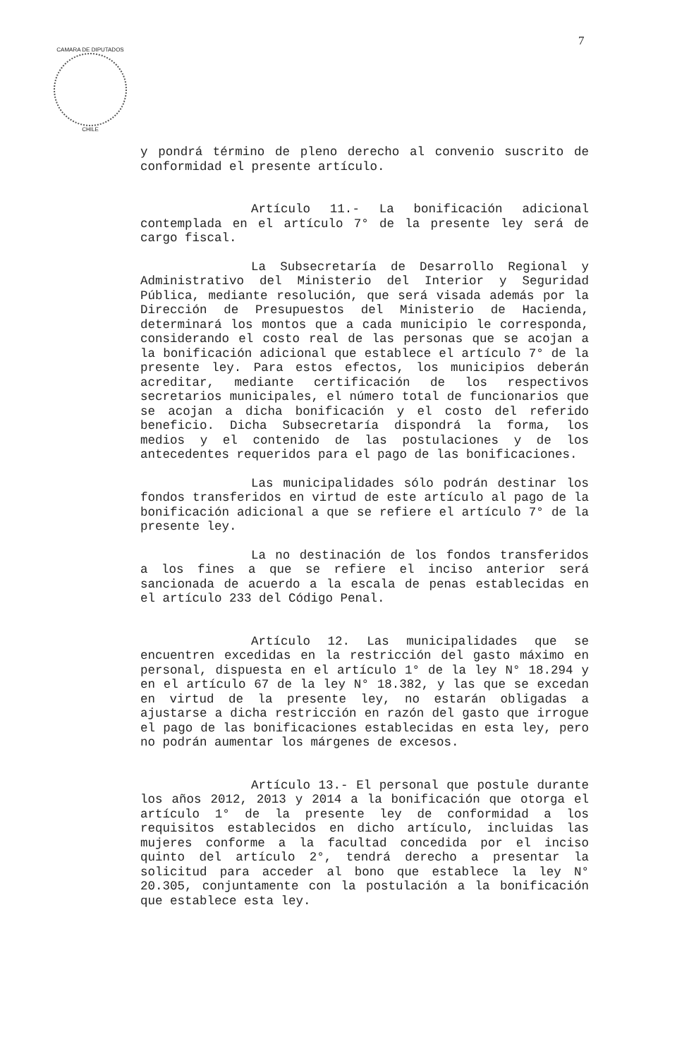CAMARA DE DIPUTADOS
CHILE
7
y pondrá término de pleno derecho al convenio suscrito de conformidad el presente artículo.
Artículo 11.- La bonificación adicional contemplada en el artículo 7° de la presente ley será de cargo fiscal.
La Subsecretaría de Desarrollo Regional y Administrativo del Ministerio del Interior y Seguridad Pública, mediante resolución, que será visada además por la Dirección de Presupuestos del Ministerio de Hacienda, determinará los montos que a cada municipio le corresponda, considerando el costo real de las personas que se acojan a la bonificación adicional que establece el artículo 7° de la presente ley. Para estos efectos, los municipios deberán acreditar, mediante certificación de los respectivos secretarios municipales, el número total de funcionarios que se acojan a dicha bonificación y el costo del referido beneficio. Dicha Subsecretaría dispondrá la forma, los medios y el contenido de las postulaciones y de los antecedentes requeridos para el pago de las bonificaciones.
Las municipalidades sólo podrán destinar los fondos transferidos en virtud de este artículo al pago de la bonificación adicional a que se refiere el artículo 7° de la presente ley.
La no destinación de los fondos transferidos a los fines a que se refiere el inciso anterior será sancionada de acuerdo a la escala de penas establecidas en el artículo 233 del Código Penal.
Artículo 12. Las municipalidades que se encuentren excedidas en la restricción del gasto máximo en personal, dispuesta en el artículo 1° de la ley N° 18.294 y en el artículo 67 de la ley N° 18.382, y las que se excedan en virtud de la presente ley, no estarán obligadas a ajustarse a dicha restricción en razón del gasto que irrogue el pago de las bonificaciones establecidas en esta ley, pero no podrán aumentar los márgenes de excesos.
Artículo 13.- El personal que postule durante los años 2012, 2013 y 2014 a la bonificación que otorga el artículo 1° de la presente ley de conformidad a los requisitos establecidos en dicho artículo, incluidas las mujeres conforme a la facultad concedida por el inciso quinto del artículo 2°, tendrá derecho a presentar la solicitud para acceder al bono que establece la ley N° 20.305, conjuntamente con la postulación a la bonificación que establece esta ley.